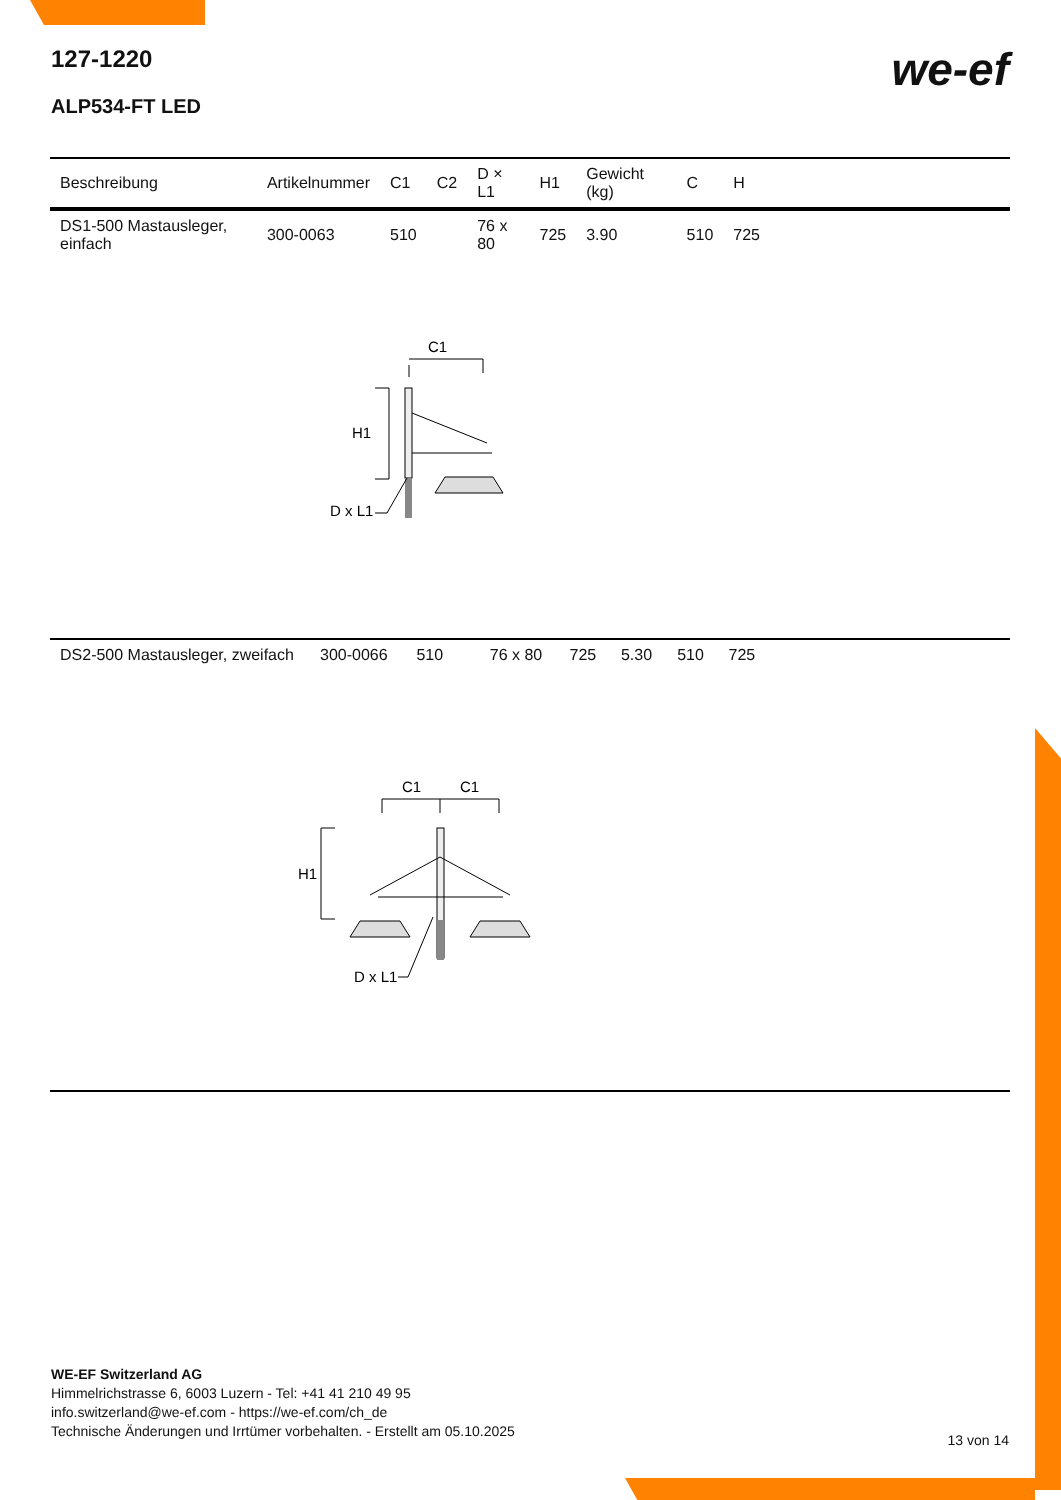127-1220
ALP534-FT LED
we-ef
| Beschreibung | Artikelnummer | C1 | C2 | D × L1 | H1 | Gewicht (kg) | C | H | |
| --- | --- | --- | --- | --- | --- | --- | --- | --- | --- |
| DS1-500 Mastausleger, einfach | 300-0063 | 510 | | 76 x 80 | 725 | 3.90 | 510 | 725 | |
C1
H1
D x L1
| DS2-500 Mastausleger, zweifach | 300-0066 | 510 | | 76 x 80 | 725 | 5.30 | 510 | 725 | |
C1
C1
H1
D x L1
WE-EF Switzerland AG
Himmelrichstrasse 6, 6003 Luzern - Tel: +41 41 210 49 95
info.switzerland@we-ef.com - https://we-ef.com/ch_de
Technische Änderungen und Irrtümer vorbehalten. - Erstellt am 05.10.2025
13 von 14